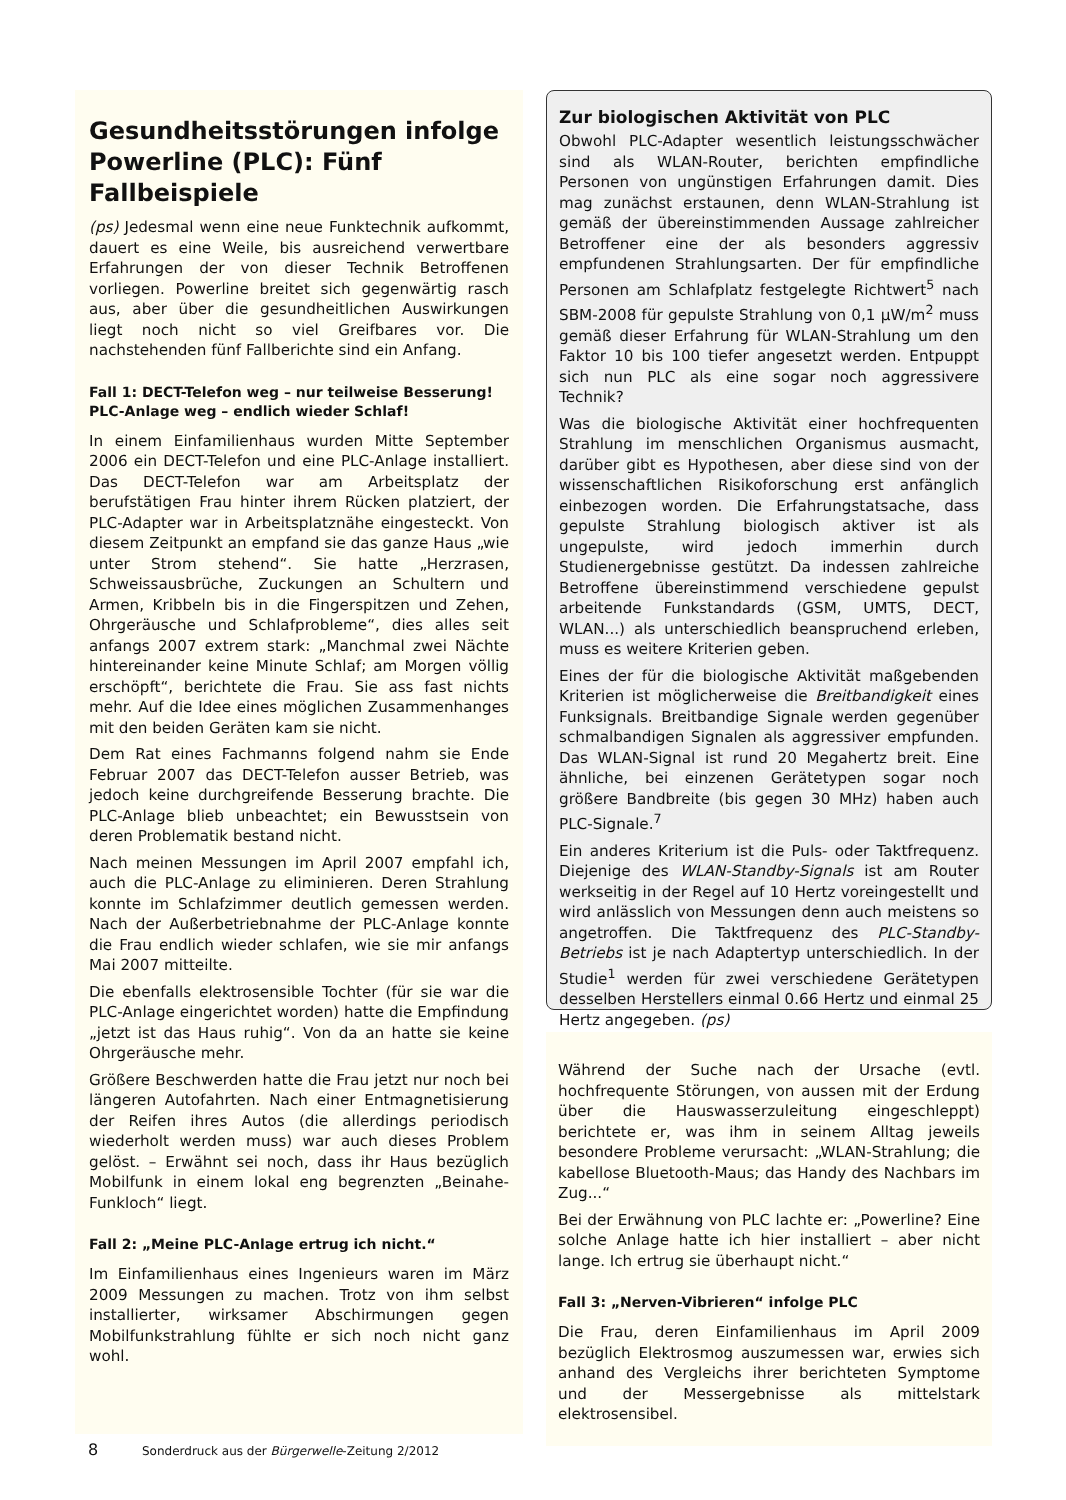Gesundheitsstörungen infolge Powerline (PLC): Fünf Fallbeispiele
(ps) Jedesmal wenn eine neue Funktechnik aufkommt, dauert es eine Weile, bis ausreichend verwertbare Erfahrungen der von dieser Technik Betroffenen vorliegen. Powerline breitet sich gegenwärtig rasch aus, aber über die gesundheitlichen Auswirkungen liegt noch nicht so viel Greifbares vor. Die nachstehenden fünf Fallberichte sind ein Anfang.
Fall 1: DECT-Telefon weg – nur teilweise Besserung! PLC-Anlage weg – endlich wieder Schlaf!
In einem Einfamilienhaus wurden Mitte September 2006 ein DECT-Telefon und eine PLC-Anlage installiert. Das DECT-Telefon war am Arbeitsplatz der berufstätigen Frau hinter ihrem Rücken platziert, der PLC-Adapter war in Arbeitsplatznähe eingesteckt. Von diesem Zeitpunkt an empfand sie das ganze Haus „wie unter Strom stehend“. Sie hatte „Herzrasen, Schweissausbrüche, Zuckungen an Schultern und Armen, Kribbeln bis in die Fingerspitzen und Zehen, Ohrgeräusche und Schlafprobleme“, dies alles seit anfangs 2007 extrem stark: „Manchmal zwei Nächte hintereinander keine Minute Schlaf; am Morgen völlig erschöpft“, berichtete die Frau. Sie ass fast nichts mehr. Auf die Idee eines möglichen Zusammenhanges mit den beiden Geräten kam sie nicht.
Dem Rat eines Fachmanns folgend nahm sie Ende Februar 2007 das DECT-Telefon ausser Betrieb, was jedoch keine durchgreifende Besserung brachte. Die PLC-Anlage blieb unbeachtet; ein Bewusstsein von deren Problematik bestand nicht.
Nach meinen Messungen im April 2007 empfahl ich, auch die PLC-Anlage zu eliminieren. Deren Strahlung konnte im Schlafzimmer deutlich gemessen werden. Nach der Außerbetriebnahme der PLC-Anlage konnte die Frau endlich wieder schlafen, wie sie mir anfangs Mai 2007 mitteilte.
Die ebenfalls elektrosensible Tochter (für sie war die PLC-Anlage eingerichtet worden) hatte die Empfindung „jetzt ist das Haus ruhig“. Von da an hatte sie keine Ohrgeräusche mehr.
Größere Beschwerden hatte die Frau jetzt nur noch bei längeren Autofahrten. Nach einer Entmagnetisierung der Reifen ihres Autos (die allerdings periodisch wiederholt werden muss) war auch dieses Problem gelöst. – Erwähnt sei noch, dass ihr Haus bezüglich Mobilfunk in einem lokal eng begrenzten „Beinahe-Funkloch“ liegt.
Fall 2: „Meine PLC-Anlage ertrug ich nicht.“
Im Einfamilienhaus eines Ingenieurs waren im März 2009 Messungen zu machen. Trotz von ihm selbst installierter, wirksamer Abschirmungen gegen Mobilfunkstrahlung fühlte er sich noch nicht ganz wohl.
Zur biologischen Aktivität von PLC
Obwohl PLC-Adapter wesentlich leistungsschwächer sind als WLAN-Router, berichten empfindliche Personen von ungünstigen Erfahrungen damit. Dies mag zunächst erstaunen, denn WLAN-Strahlung ist gemäß der übereinstimmenden Aussage zahlreicher Betroffener eine der als besonders aggressiv empfundenen Strahlungsarten. Der für empfindliche Personen am Schlafplatz festgelegte Richtwert<sup>5</sup> nach SBM-2008 für gepulste Strahlung von 0,1 µW/m<sup>2</sup> muss gemäß dieser Erfahrung für WLAN-Strahlung um den Faktor 10 bis 100 tiefer angesetzt werden. Entpuppt sich nun PLC als eine sogar noch aggressivere Technik?
Was die biologische Aktivität einer hochfrequenten Strahlung im menschlichen Organismus ausmacht, darüber gibt es Hypothesen, aber diese sind von der wissenschaftlichen Risikoforschung erst anfänglich einbezogen worden. Die Erfahrungstatsache, dass gepulste Strahlung biologisch aktiver ist als ungepulste, wird jedoch immerhin durch Studienergebnisse gestützt. Da indessen zahlreiche Betroffene übereinstimmend verschiedene gepulst arbeitende Funkstandards (GSM, UMTS, DECT, WLAN...) als unterschiedlich beanspruchend erleben, muss es weitere Kriterien geben.
Eines der für die biologische Aktivität maßgebenden Kriterien ist möglicherweise die Breitbandigkeit eines Funksignals. Breitbandige Signale werden gegenüber schmalbandigen Signalen als aggressiver empfunden. Das WLAN-Signal ist rund 20 Megahertz breit. Eine ähnliche, bei einzenen Gerätetypen sogar noch größere Bandbreite (bis gegen 30 MHz) haben auch PLC-Signale.<sup>7</sup>
Ein anderes Kriterium ist die Puls- oder Taktfrequenz. Diejenige des WLAN-Standby-Signals ist am Router werkseitig in der Regel auf 10 Hertz voreingestellt und wird anlässlich von Messungen denn auch meistens so angetroffen. Die Taktfrequenz des PLC-Standby-Betriebs ist je nach Adaptertyp unterschiedlich. In der Studie<sup>1</sup> werden für zwei verschiedene Gerätetypen desselben Herstellers einmal 0.66 Hertz und einmal 25 Hertz angegeben. (ps)
Während der Suche nach der Ursache (evtl. hochfrequente Störungen, von aussen mit der Erdung über die Hauswasserzuleitung eingeschleppt) berichtete er, was ihm in seinem Alltag jeweils besondere Probleme verursacht: „WLAN-Strahlung; die kabellose Bluetooth-Maus; das Handy des Nachbars im Zug...“
Bei der Erwähnung von PLC lachte er: „Powerline? Eine solche Anlage hatte ich hier installiert – aber nicht lange. Ich ertrug sie überhaupt nicht.“
Fall 3: „Nerven-Vibrieren“ infolge PLC
Die Frau, deren Einfamilienhaus im April 2009 bezüglich Elektrosmog auszumessen war, erwies sich anhand des Vergleichs ihrer berichteten Symptome und der Messergebnisse als mittelstark elektrosensibel.
8 Sonderdruck aus der Bürgerwelle-Zeitung 2/2012